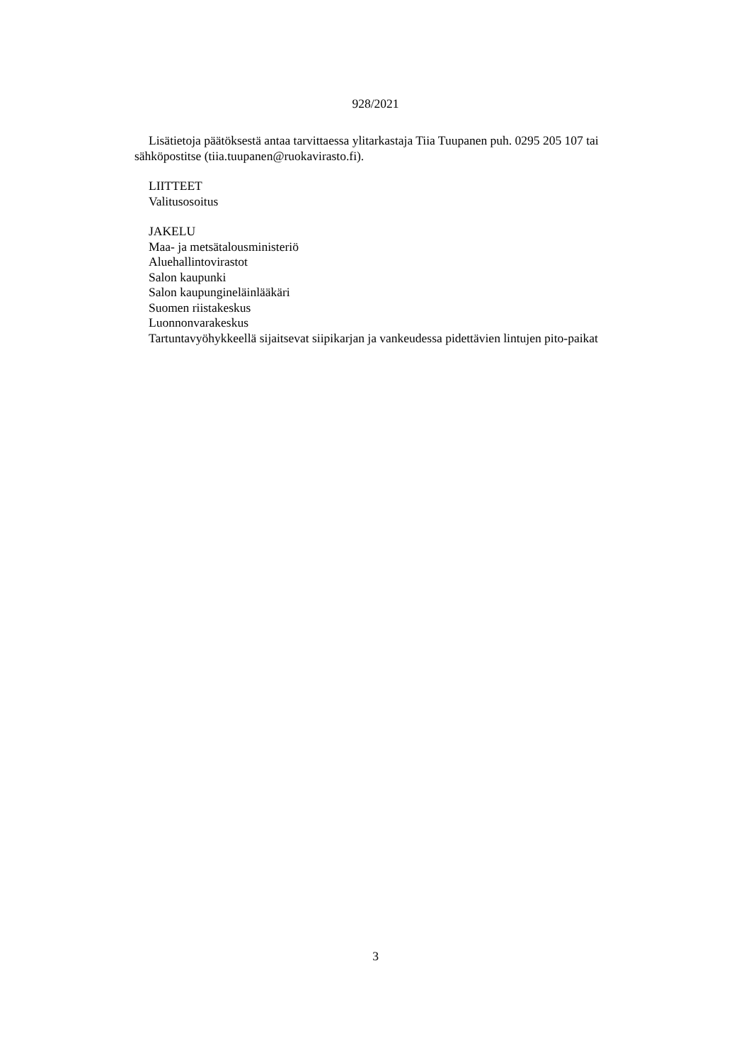928/2021
Lisätietoja päätöksestä antaa tarvittaessa ylitarkastaja Tiia Tuupanen puh. 0295 205 107 tai sähköpostitse (tiia.tuupanen@ruokavirasto.fi).
LIITTEET
Valitusosoitus
JAKELU
Maa- ja metsätalousministeriö
Aluehallintovirastot
Salon kaupunki
Salon kaupungineläinlääkäri
Suomen riistakeskus
Luonnonvarakeskus
Tartuntavyöhykkeellä sijaitsevat siipikarjan ja vankeudessa pidettävien lintujen pito-paikat
3